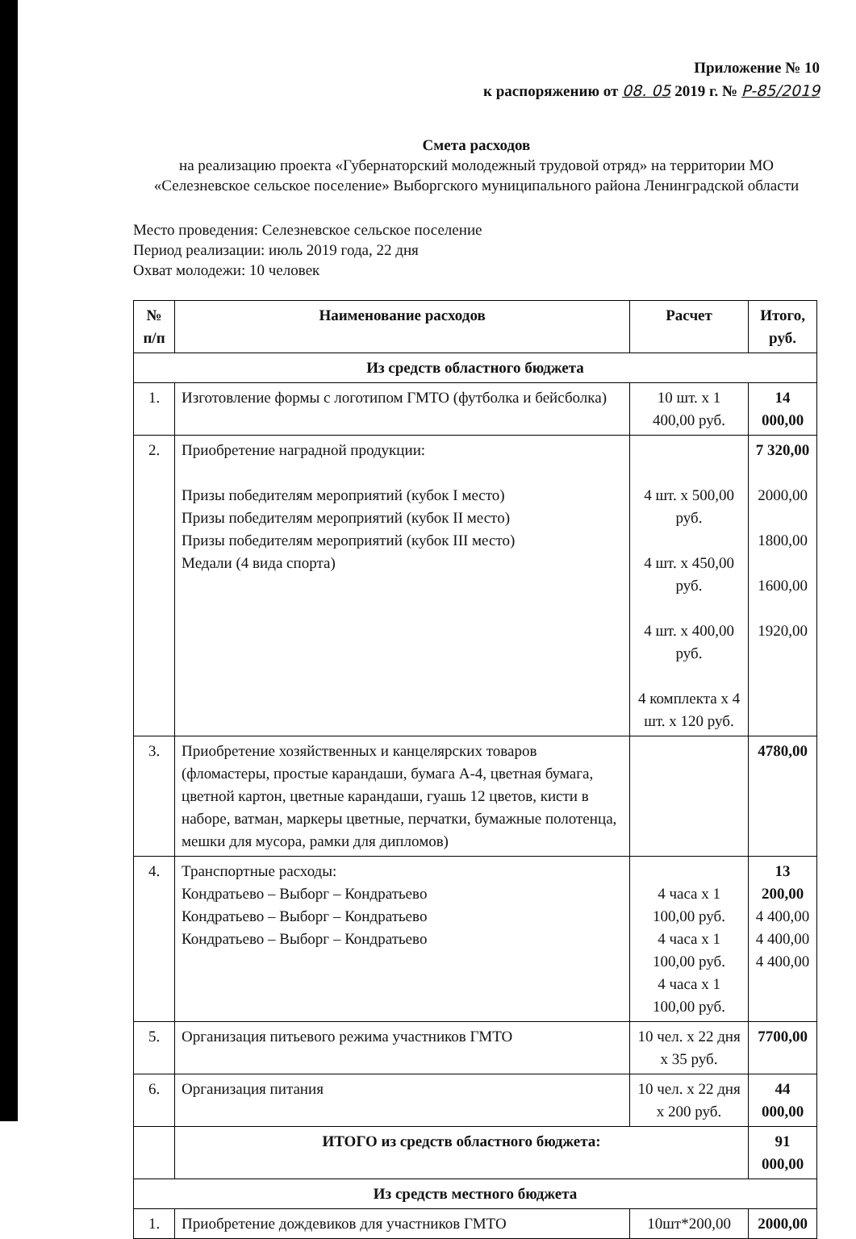Приложение № 10
к распоряжению от 08. 05 2019 г. № Р-85/2019
Смета расходов
на реализацию проекта «Губернаторский молодежный трудовой отряд» на территории МО «Селезневское сельское поселение» Выборгского муниципального района Ленинградской области
Место проведения: Селезневское сельское поселение
Период реализации: июль 2019 года, 22 дня
Охват молодежи: 10 человек
| № п/п | Наименование расходов | Расчет | Итого, руб. |
| --- | --- | --- | --- |
| Из средств областного бюджета | | | |
| 1. | Изготовление формы с логотипом ГМТО (футболка и бейсболка) | 10 шт. х 1 400,00 руб. | 14 000,00 |
| 2. | Приобретение наградной продукции: Призы победителям мероприятий (кубок I место) Призы победителям мероприятий (кубок II место) Призы победителям мероприятий (кубок III место) Медали (4 вида спорта) | 4 шт. х 500,00 руб. 4 шт. х 450,00 руб. 4 шт. х 400,00 руб. 4 комплекта х 4 шт. х 120 руб. | 7 320,00 2000,00 1800,00 1600,00 1920,00 |
| 3. | Приобретение хозяйственных и канцелярских товаров (фломастеры, простые карандаши, бумага А-4, цветная бумага, цветной картон, цветные карандаши, гуашь 12 цветов, кисти в наборе, ватман, маркеры цветные, перчатки, бумажные полотенца, мешки для мусора, рамки для дипломов) | | 4780,00 |
| 4. | Транспортные расходы: Кондратьево – Выборг – Кондратьево Кондратьево – Выборг – Кондратьево Кондратьево – Выборг – Кондратьево | 4 часа х 1 100,00 руб. 4 часа х 1 100,00 руб. 4 часа х 1 100,00 руб. | 13 200,00 4 400,00 4 400,00 4 400,00 |
| 5. | Организация питьевого режима участников ГМТО | 10 чел. х 22 дня х 35 руб. | 7700,00 |
| 6. | Организация питания | 10 чел. х 22 дня х 200 руб. | 44 000,00 |
| | ИТОГО из средств областного бюджета: | | 91 000,00 |
| Из средств местного бюджета | | | |
| 1. | Приобретение дождевиков для участников ГМТО | 10шт*200,00 | 2000,00 |